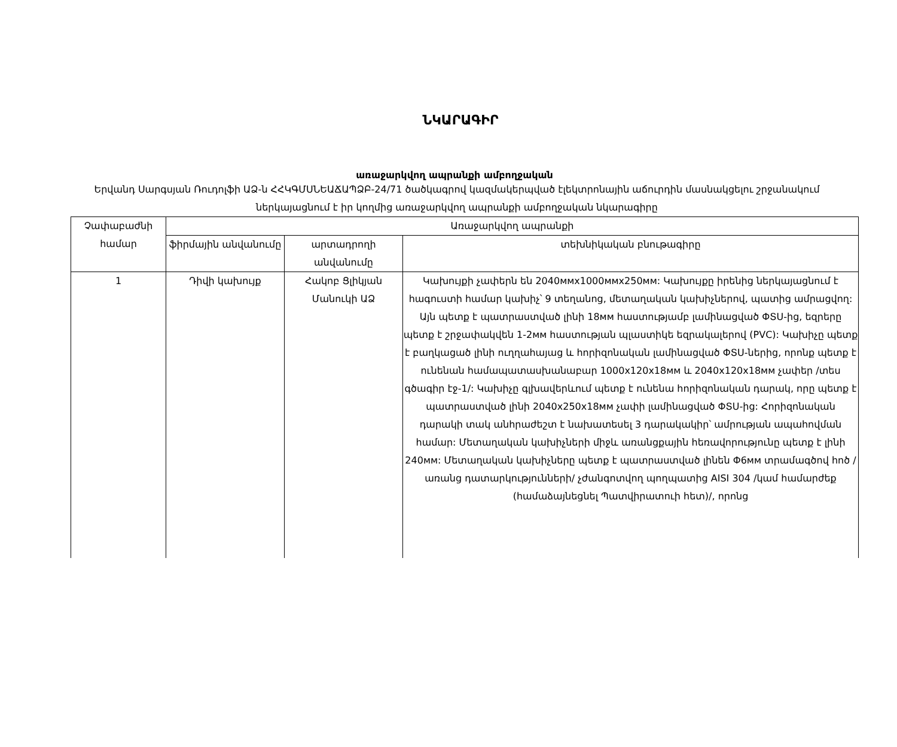ՆԿԱՐԱԳԻՐ
առաջարկվող ապրանքի ամբողջական
Երվանդ Սարգսյան Ռուդոլֆի ԱՁ-ն ՀՀԿԳՄՍՆԵԱՃԱՊՁԲ-24/71 ծածկագրով կազմակերպված էլեկտրոնային աճուրդին մասնակցելու շրջանակում ներկայացնում է իր կողմից առաջարկվող ապրանքի ամբողջական նկարագիրը
| Չափաբաժնի համար | Առաջարկվող ապրանքի | | |
| --- | --- | --- | --- |
| | ֆիրմային անվանումը | արտադրողի անվանումը | տեխնիկական բնութագիրը |
| 1 | Դիվի կախույք | Հակոբ Ցլիկյան Մանուկի ԱՁ | Կախույքի չափերն են 2040ммx1000ммx250мм: Կախույքը իրենից ներկայացնում է հագուստի համար կախիչ՝ 9 տեղանոց, մետաղական կախիչներով, պատից ամրացվող: Այն պետք է պատրաստված լինի 18мм հաստությամբ լամինացված ՓՏՍ-ից, եզրերը պետք է շրջափակվեն 1-2мм հաստության պլաստիկե եզրակալերով (PVC): Կախիչը պետք է բաղկացած լինի ուղղահայաց և հորիզոնական լամինացված ՓՏՍ-ներից, որոնք պետք է ունենան համապատասխանաբար 1000x120x18мм և 2040x120x18мм չափեր /տես գծագիր էջ-1/: Կախիչը գլխավերևում պետք է ունենա հորիզոնական դարակ, որը պետք է պատրաստված լինի 2040x250x18мм չափի լամինացված ՓՏՍ-ից: Հորիզոնական դարակի տակ անհրաժեշտ է նախատեսել 3 դարակակիր՝ ամրության ապահովման համար: Մետաղական կախիչների միջև առանցքային հեռավորությունը պետք է լինի 240мм: Մետաղական կախիչները պետք է պատրաստված լինեն Փ6мм տրամագծով հոծ /առանց դատարկությունների/ չժանգոտվող պողպատից AISI 304 /կամ համարժեք (համաձայնեցնել Պատվիրատուի հետ)/, որոնց |